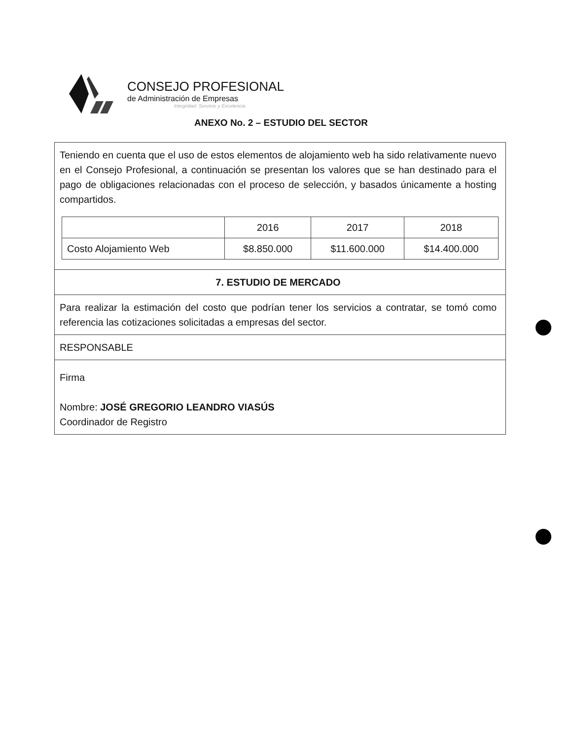CONSEJO PROFESIONAL
de Administración de Empresas
Integridad. Servicio y Excelencia
ANEXO No. 2 – ESTUDIO DEL SECTOR
Teniendo en cuenta que el uso de estos elementos de alojamiento web ha sido relativamente nuevo en el Consejo Profesional, a continuación se presentan los valores que se han destinado para el pago de obligaciones relacionadas con el proceso de selección, y basados únicamente a hosting compartidos.
| | 2016 | 2017 | 2018 |
| Costo Alojamiento Web | $8.850.000 | $11.600.000 | $14.400.000 |
7. ESTUDIO DE MERCADO
Para realizar la estimación del costo que podrían tener los servicios a contratar, se tomó como referencia las cotizaciones solicitadas a empresas del sector.
RESPONSABLE
Firma
Nombre: JOSÉ GREGORIO LEANDRO VIASÚS
Coordinador de Registro